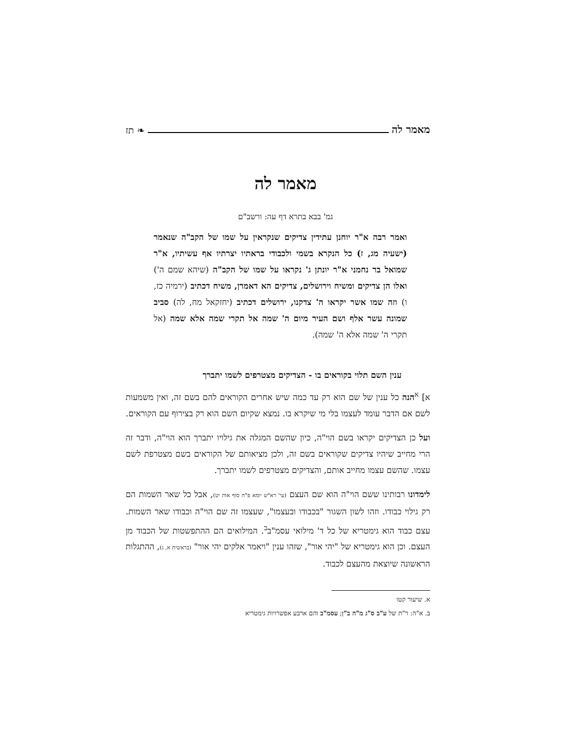מאמר לה ❧ תז
מאמר לה
גמ' בבא בתרא דף עה: ורשב"ם
ואמר רבה א"ר יוחנן עתידין צדיקים שנקראין על שמו של הקב"ה שנאמר (ישעיה מג, ז) כל הנקרא בשמי ולכבודי בראתיו יצרתיו אף עשיתיו, א"ר שמואל בר נחמני א"ר יונתן ג' נקראו על שמו של הקב"ה (שיהא שמם ה') ואלו הן צדיקים ומשיח וירושלים, צדיקים הא דאמרן, משיח דכתיב (ירמיה כז, ו) וזה שמו אשר יקראו ה' צדקנו, ירושלים דכתיב (יחזקאל מח, לה) סביב שמונה עשר אלף ושם העיר מיום ה' שמה אל תקרי שמה אלא שמה (אל תקרי ה' שמה אלא ה' שמה).
ענין השם תלוי בקוראים בו - הצדיקים מצטרפים לשמו יתברך
א] <sup>א</sup>הנה כל ענין של שם הוא רק עד כמה שיש אחרים הקוראים להם בשם זה, ואין משמעות לשם אם הדבר עומד לעצמו בלי מי שיקרא בו. נמצא שקיום השם הוא רק בצירוף עם הקוראים.
ועל כן הצדיקים יקראו בשם הוי"ה, כיון שהשם המגלה את גילויו יתברך הוא הוי"ה, ודבר זה הרי מחייב שיהיו צדיקים שקוראים בשם זה, ולכן מציאותם של הקוראים בשם מצטרפת לשם עצמו. שהשם עצמו מחייב אותם, והצדיקים מצטרפים לשמו יתברך.
לימדונו רבותינו ששם הוי"ה הוא שם העצם (עי' רא"ש יומא פ"ח סוף אות יט), אבל כל שאר השמות הם רק גילוי כבודו. וזהו לשון השגור "בכבודו ובעצמו", שעצמו זה שם הוי"ה וכבודו שאר השמות. עצם כבוד הוא גימטריא של כל ד' מילואי עסמ"ב<sup>ב</sup>. המילואים הם ההתפשטות של הכבוד מן העצם. וכן הוא גימטריא של "יהי אור", שזהו ענין "ויאמר אלקים יהי אור" (בראשית א, ג), ההתגלות הראשונה שיוצאת מהעצם לכבוד.
א. שיעור קטו
ב. א"ה: ר"ת של ע"ב ס"ג מ"ה ב"ן; עסמ"ב והם ארבע אפשרויות גימטריא